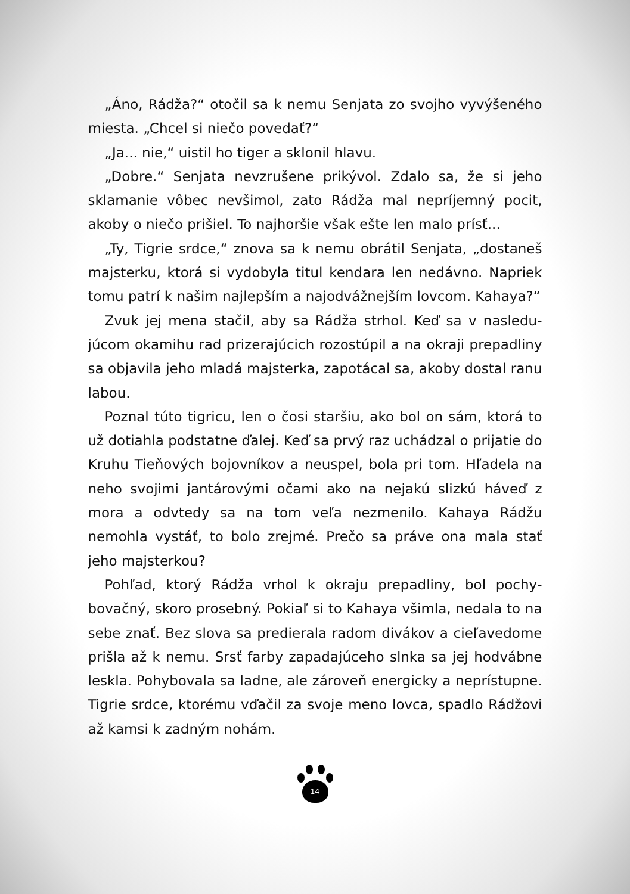„Áno, Rádža?“ otočil sa k nemu Senjata zo svojho vyvýše­ného miesta. „Chcel si niečo povedať?“
„Ja... nie,“ uistil ho tiger a sklonil hlavu.
„Dobre.“ Senjata nevzrušene prikývol. Zdalo sa, že si jeho sklamanie vôbec nevšimol, zato Rádža mal nepríjemný pocit, akoby o niečo prišiel. To najhoršie však ešte len malo prísť...
„Ty, Tigrie srdce,“ znova sa k nemu obrátil Senjata, „dostaneš majsterku, ktorá si vydobyla titul kendara len nedávno. Na­priek tomu patrí k našim najlepším a najodvážnejším lovcom. Kahaya?“
Zvuk jej mena stačil, aby sa Rádža strhol. Keď sa v nasledu­júcom okamihu rad prizerajúcich rozostúpil a na okraji pre­padliny sa objavila jeho mladá majsterka, zapotácal sa, akoby dostal ranu labou.
Poznal túto tigricu, len o čosi staršiu, ako bol on sám, ktorá to už dotiahla podstatne ďalej. Keď sa prvý raz uchádzal o pri­jatie do Kruhu Tieňových bojovníkov a neuspel, bola pri tom. Hľadela na neho svojimi jantárovými očami ako na nejakú slizkú háveď z mora a odvtedy sa na tom veľa nezmenilo. Ka­haya Rádžu nemohla vystáť, to bolo zrejmé. Prečo sa práve ona mala stať jeho majsterkou?
Pohľad, ktorý Rádža vrhol k okraju prepadliny, bol pochy­bovačný, skoro prosebný. Pokiaľ si to Kahaya všimla, nedala to na sebe znať. Bez slova sa predierala radom divákov a cie­ľavedome prišla až k nemu. Srsť farby zapadajúceho slnka sa jej hodvábne leskla. Pohybovala sa ladne, ale zároveň ener­gicky a neprístupne. Tigrie srdce, ktorému vďačil za svoje meno lovca, spadlo Rádžovi až kamsi k zadným nohám.
14